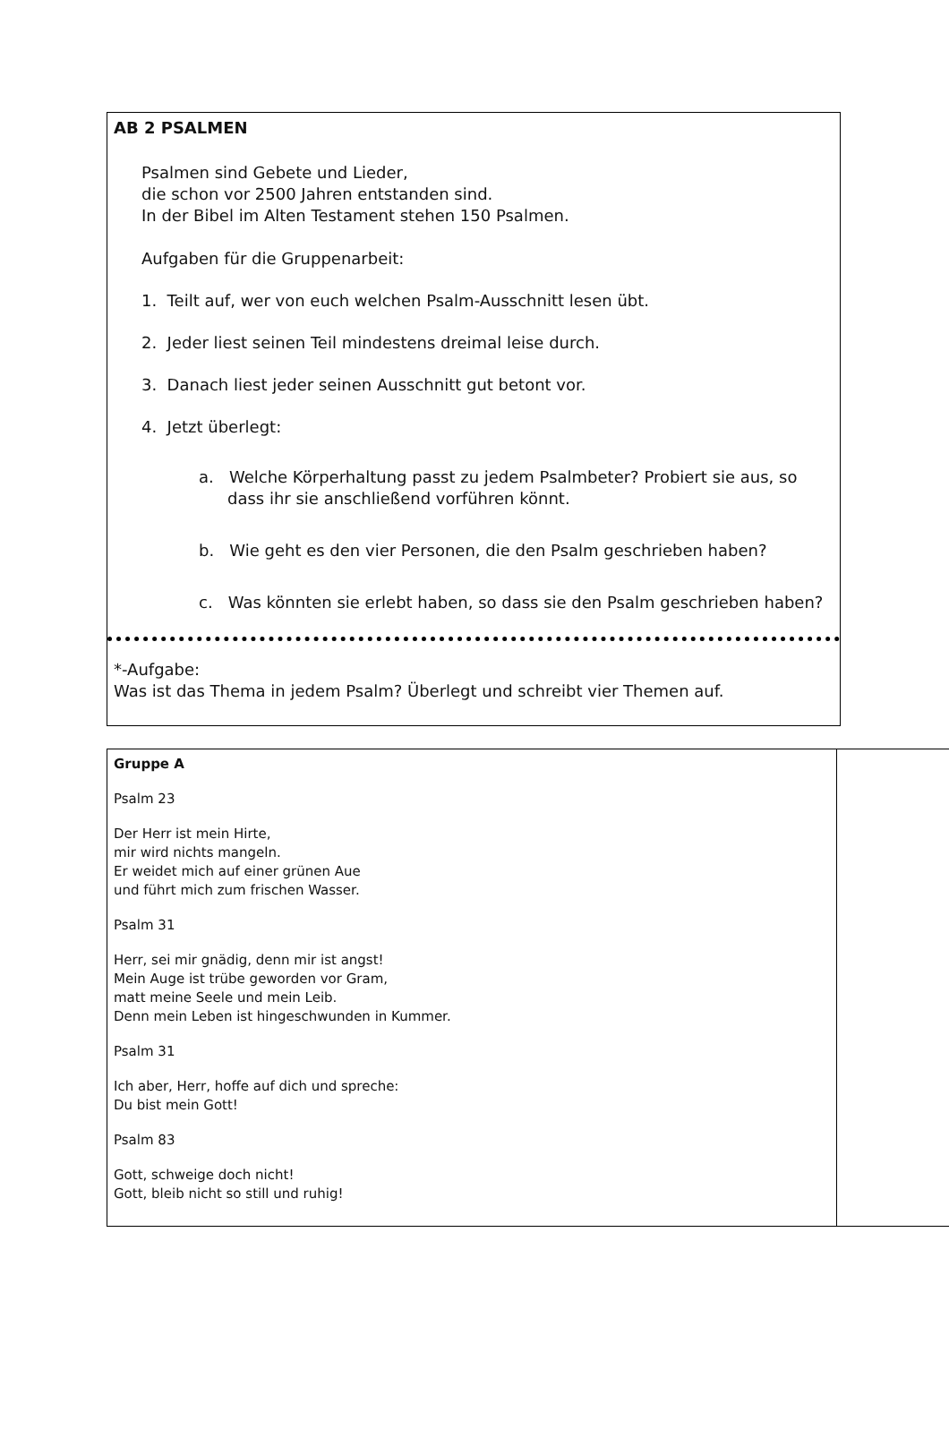AB 2 PSALMEN
Psalmen sind Gebete und Lieder,
die schon vor 2500 Jahren entstanden sind.
In der Bibel im Alten Testament stehen 150 Psalmen.
Aufgaben für die Gruppenarbeit:
1. Teilt auf, wer von euch welchen Psalm-Ausschnitt lesen übt.
2. Jeder liest seinen Teil mindestens dreimal leise durch.
3. Danach liest jeder seinen Ausschnitt gut betont vor.
4. Jetzt überlegt:
a. Welche Körperhaltung passt zu jedem Psalmbeter? Probiert sie aus, so dass ihr sie anschließend vorführen könnt.
b. Wie geht es den vier Personen, die den Psalm geschrieben haben?
c. Was könnten sie erlebt haben, so dass sie den Psalm geschrieben haben?
*-Aufgabe:
Was ist das Thema in jedem Psalm? Überlegt und schreibt vier Themen auf.
| Gruppe A Psalm 23 Der Herr ist mein Hirte, mir wird nichts mangeln. Er weidet mich auf einer grünen Aue und führt mich zum frischen Wasser. Psalm 31 Herr, sei mir gnädig, denn mir ist angst! Mein Auge ist trübe geworden vor Gram, matt meine Seele und mein Leib. Denn mein Leben ist hingeschwunden in Kummer. Psalm 31 Ich aber, Herr, hoffe auf dich und spreche: Du bist mein Gott! Psalm 83 Gott, schweige doch nicht! Gott, bleib nicht so still und ruhig! | |